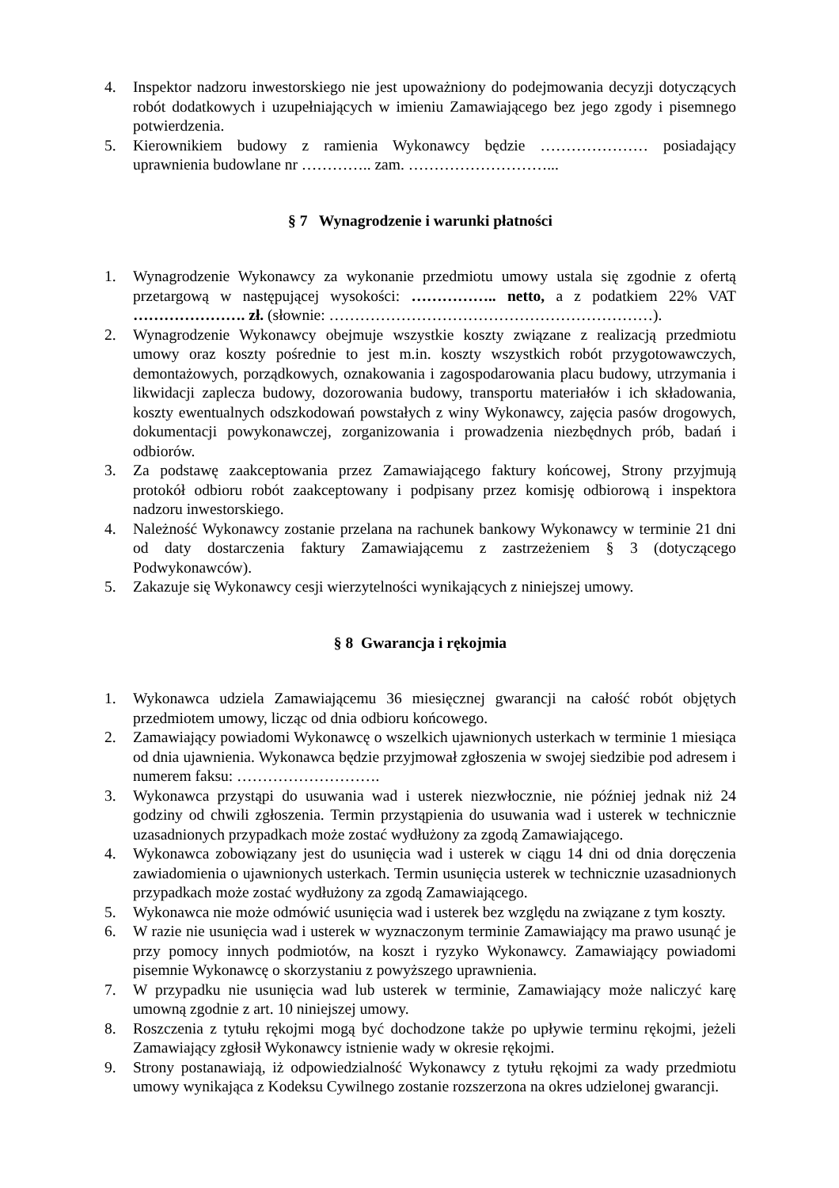4. Inspektor nadzoru inwestorskiego nie jest upoważniony do podejmowania decyzji dotyczących robót dodatkowych i uzupełniających w imieniu Zamawiającego bez jego zgody i pisemnego potwierdzenia.
5. Kierownikiem budowy z ramienia Wykonawcy będzie ………………… posiadający uprawnienia budowlane nr ………….. zam. ………………………...
§ 7 Wynagrodzenie i warunki płatności
1. Wynagrodzenie Wykonawcy za wykonanie przedmiotu umowy ustala się zgodnie z ofertą przetargową w następującej wysokości: …………….. netto, a z podatkiem 22% VAT …………………. zł. (słownie: ………………………………………………………).
2. Wynagrodzenie Wykonawcy obejmuje wszystkie koszty związane z realizacją przedmiotu umowy oraz koszty pośrednie to jest m.in. koszty wszystkich robót przygotowawczych, demontażowych, porządkowych, oznakowania i zagospodarowania placu budowy, utrzymania i likwidacji zaplecza budowy, dozorowania budowy, transportu materiałów i ich składowania, koszty ewentualnych odszkodowań powstałych z winy Wykonawcy, zajęcia pasów drogowych, dokumentacji powykonawczej, zorganizowania i prowadzenia niezbędnych prób, badań i odbiorów.
3. Za podstawę zaakceptowania przez Zamawiającego faktury końcowej, Strony przyjmują protokół odbioru robót zaakceptowany i podpisany przez komisję odbiorową i inspektora nadzoru inwestorskiego.
4. Należność Wykonawcy zostanie przelana na rachunek bankowy Wykonawcy w terminie 21 dni od daty dostarczenia faktury Zamawiającemu z zastrzeżeniem § 3 (dotyczącego Podwykonawców).
5. Zakazuje się Wykonawcy cesji wierzytelności wynikających z niniejszej umowy.
§ 8 Gwarancja i rękojmia
1. Wykonawca udziela Zamawiającemu 36 miesięcznej gwarancji na całość robót objętych przedmiotem umowy, licząc od dnia odbioru końcowego.
2. Zamawiający powiadomi Wykonawcę o wszelkich ujawnionych usterkach w terminie 1 miesiąca od dnia ujawnienia. Wykonawca będzie przyjmował zgłoszenia w swojej siedzibie pod adresem i numerem faksu: ……………………….
3. Wykonawca przystąpi do usuwania wad i usterek niezwłocznie, nie później jednak niż 24 godziny od chwili zgłoszenia. Termin przystąpienia do usuwania wad i usterek w technicznie uzasadnionych przypadkach może zostać wydłużony za zgodą Zamawiającego.
4. Wykonawca zobowiązany jest do usunięcia wad i usterek w ciągu 14 dni od dnia doręczenia zawiadomienia o ujawnionych usterkach. Termin usunięcia usterek w technicznie uzasadnionych przypadkach może zostać wydłużony za zgodą Zamawiającego.
5. Wykonawca nie może odmówić usunięcia wad i usterek bez względu na związane z tym koszty.
6. W razie nie usunięcia wad i usterek w wyznaczonym terminie Zamawiający ma prawo usunąć je przy pomocy innych podmiotów, na koszt i ryzyko Wykonawcy. Zamawiający powiadomi pisemnie Wykonawcę o skorzystaniu z powyższego uprawnienia.
7. W przypadku nie usunięcia wad lub usterek w terminie, Zamawiający może naliczyć karę umowną zgodnie z art. 10 niniejszej umowy.
8. Roszczenia z tytułu rękojmi mogą być dochodzone także po upływie terminu rękojmi, jeżeli Zamawiający zgłosił Wykonawcy istnienie wady w okresie rękojmi.
9. Strony postanawiają, iż odpowiedzialność Wykonawcy z tytułu rękojmi za wady przedmiotu umowy wynikająca z Kodeksu Cywilnego zostanie rozszerzona na okres udzielonej gwarancji.